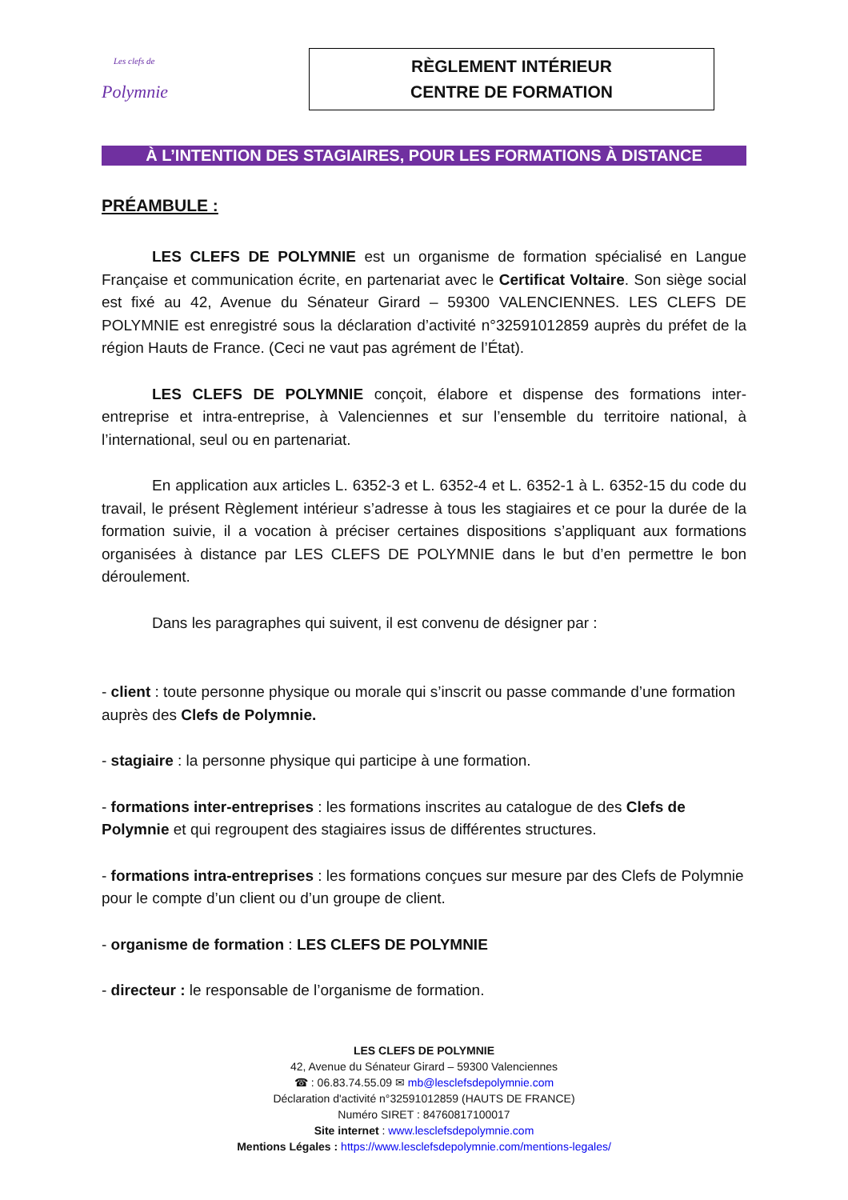Les clefs de
Polymnie
RÈGLEMENT INTÉRIEUR
CENTRE DE FORMATION
À L’INTENTION DES STAGIAIRES, POUR LES FORMATIONS À DISTANCE
PRÉAMBULE :
LES CLEFS DE POLYMNIE est un organisme de formation spécialisé en Langue Française et communication écrite, en partenariat avec le Certificat Voltaire. Son siège social est fixé au 42, Avenue du Sénateur Girard – 59300 VALENCIENNES. LES CLEFS DE POLYMNIE est enregistré sous la déclaration d’activité n°32591012859 auprès du préfet de la région Hauts de France. (Ceci ne vaut pas agrément de l’État).
LES CLEFS DE POLYMNIE conçoit, élabore et dispense des formations inter-entreprise et intra-entreprise, à Valenciennes et sur l’ensemble du territoire national, à l’international, seul ou en partenariat.
En application aux articles L. 6352-3 et L. 6352-4 et L. 6352-1 à L. 6352-15 du code du travail, le présent Règlement intérieur s’adresse à tous les stagiaires et ce pour la durée de la formation suivie, il a vocation à préciser certaines dispositions s’appliquant aux formations organisées à distance par LES CLEFS DE POLYMNIE dans le but d’en permettre le bon déroulement.
Dans les paragraphes qui suivent, il est convenu de désigner par :
- client : toute personne physique ou morale qui s’inscrit ou passe commande d’une formation auprès des Clefs de Polymnie.
- stagiaire : la personne physique qui participe à une formation.
- formations inter-entreprises : les formations inscrites au catalogue de des Clefs de Polymnie et qui regroupent des stagiaires issus de différentes structures.
- formations intra-entreprises : les formations conçues sur mesure par des Clefs de Polymnie pour le compte d’un client ou d’un groupe de client.
- organisme de formation : LES CLEFS DE POLYMNIE
- directeur : le responsable de l’organisme de formation.
LES CLEFS DE POLYMNIE
42, Avenue du Sénateur Girard – 59300 Valenciennes
☎ : 06.83.74.55.09 ✉ mb@lesclefsdepolymnie.com
Déclaration d'activité n°32591012859 (HAUTS DE FRANCE)
Numéro SIRET : 84760817100017
Site internet : www.lesclefsdepolymnie.com
Mentions Légales : https://www.lesclefsdepolymnie.com/mentions-legales/